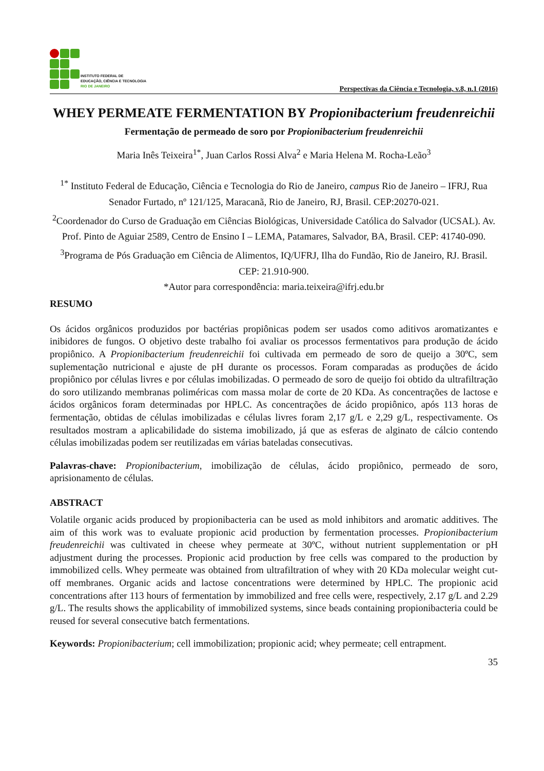INSTITUTO FEDERAL DE
EDUCAÇÃO, CIÊNCIA E TECNOLOGIA
RIO DE JANEIRO
Perspectivas da Ciência e Tecnologia, v.8, n.1 (2016)
WHEY PERMEATE FERMENTATION BY Propionibacterium freudenreichii
Fermentação de permeado de soro por Propionibacterium freudenreichii
Maria Inês Teixeira<sup>1*</sup>, Juan Carlos Rossi Alva<sup>2</sup> e Maria Helena M. Rocha-Leão<sup>3</sup>
<sup>1*</sup> Instituto Federal de Educação, Ciência e Tecnologia do Rio de Janeiro, campus Rio de Janeiro – IFRJ, Rua Senador Furtado, nº 121/125, Maracanã, Rio de Janeiro, RJ, Brasil. CEP:20270-021.
<sup>2</sup> Coordenador do Curso de Graduação em Ciências Biológicas, Universidade Católica do Salvador (UCSAL). Av. Prof. Pinto de Aguiar 2589, Centro de Ensino I – LEMA, Patamares, Salvador, BA, Brasil. CEP: 41740-090.
<sup>3</sup> Programa de Pós Graduação em Ciência de Alimentos, IQ/UFRJ, Ilha do Fundão, Rio de Janeiro, RJ. Brasil. CEP: 21.910-900.
*Autor para correspondência: maria.teixeira@ifrj.edu.br
RESUMO
Os ácidos orgânicos produzidos por bactérias propiônicas podem ser usados como aditivos aromatizantes e inibidores de fungos. O objetivo deste trabalho foi avaliar os processos fermentativos para produção de ácido propiônico. A Propionibacterium freudenreichii foi cultivada em permeado de soro de queijo a 30ºC, sem suplementação nutricional e ajuste de pH durante os processos. Foram comparadas as produções de ácido propiônico por células livres e por células imobilizadas. O permeado de soro de queijo foi obtido da ultrafiltração do soro utilizando membranas poliméricas com massa molar de corte de 20 KDa. As concentrações de lactose e ácidos orgânicos foram determinadas por HPLC. As concentrações de ácido propiônico, após 113 horas de fermentação, obtidas de células imobilizadas e células livres foram 2,17 g/L e 2,29 g/L, respectivamente. Os resultados mostram a aplicabilidade do sistema imobilizado, já que as esferas de alginato de cálcio contendo células imobilizadas podem ser reutilizadas em várias bateladas consecutivas.
Palavras-chave: Propionibacterium, imobilização de células, ácido propiônico, permeado de soro, aprisionamento de células.
ABSTRACT
Volatile organic acids produced by propionibacteria can be used as mold inhibitors and aromatic additives. The aim of this work was to evaluate propionic acid production by fermentation processes. Propionibacterium freudenreichii was cultivated in cheese whey permeate at 30ºC, without nutrient supplementation or pH adjustment during the processes. Propionic acid production by free cells was compared to the production by immobilized cells. Whey permeate was obtained from ultrafiltration of whey with 20 KDa molecular weight cut-off membranes. Organic acids and lactose concentrations were determined by HPLC. The propionic acid concentrations after 113 hours of fermentation by immobilized and free cells were, respectively, 2.17 g/L and 2.29 g/L. The results shows the applicability of immobilized systems, since beads containing propionibacteria could be reused for several consecutive batch fermentations.
Keywords: Propionibacterium; cell immobilization; propionic acid; whey permeate; cell entrapment.
35